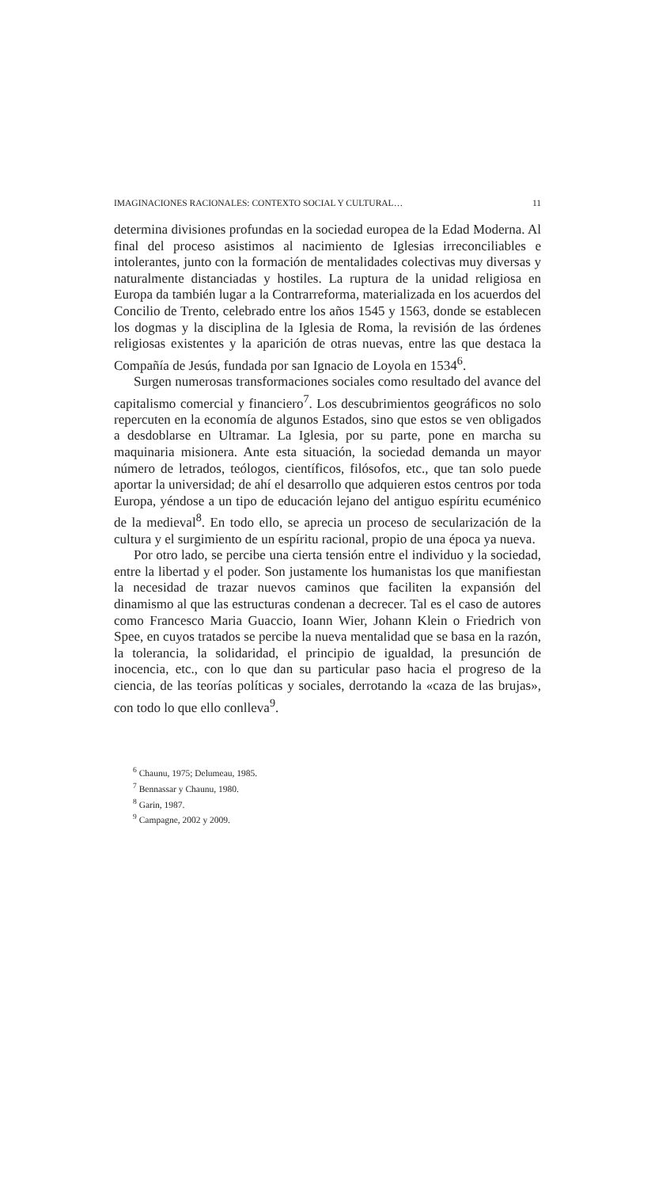IMAGINACIONES RACIONALES: CONTEXTO SOCIAL Y CULTURAL… 11
determina divisiones profundas en la sociedad europea de la Edad Moderna. Al final del proceso asistimos al nacimiento de Iglesias irreconciliables e intolerantes, junto con la formación de mentalidades colectivas muy diversas y naturalmente distanciadas y hostiles. La ruptura de la unidad religiosa en Europa da también lugar a la Contrarreforma, materializada en los acuerdos del Concilio de Trento, celebrado entre los años 1545 y 1563, donde se establecen los dogmas y la disciplina de la Iglesia de Roma, la revisión de las órdenes religiosas existentes y la aparición de otras nuevas, entre las que destaca la Compañía de Jesús, fundada por san Ignacio de Loyola en 1534<sup>6</sup>.
Surgen numerosas transformaciones sociales como resultado del avance del capitalismo comercial y financiero<sup>7</sup>. Los descubrimientos geográficos no solo repercuten en la economía de algunos Estados, sino que estos se ven obligados a desdoblarse en Ultramar. La Iglesia, por su parte, pone en marcha su maquinaria misionera. Ante esta situación, la sociedad demanda un mayor número de letrados, teólogos, científicos, filósofos, etc., que tan solo puede aportar la universidad; de ahí el desarrollo que adquieren estos centros por toda Europa, yéndose a un tipo de educación lejano del antiguo espíritu ecuménico de la medieval<sup>8</sup>. En todo ello, se aprecia un proceso de secularización de la cultura y el surgimiento de un espíritu racional, propio de una época ya nueva.
Por otro lado, se percibe una cierta tensión entre el individuo y la sociedad, entre la libertad y el poder. Son justamente los humanistas los que manifiestan la necesidad de trazar nuevos caminos que faciliten la expansión del dinamismo al que las estructuras condenan a decrecer. Tal es el caso de autores como Francesco Maria Guaccio, Ioann Wier, Johann Klein o Friedrich von Spee, en cuyos tratados se percibe la nueva mentalidad que se basa en la razón, la tolerancia, la solidaridad, el principio de igualdad, la presunción de inocencia, etc., con lo que dan su particular paso hacia el progreso de la ciencia, de las teorías políticas y sociales, derrotando la «caza de las brujas», con todo lo que ello conlleva<sup>9</sup>.
<sup>6</sup> Chaunu, 1975; Delumeau, 1985.
<sup>7</sup> Bennassar y Chaunu, 1980.
<sup>8</sup> Garin, 1987.
<sup>9</sup> Campagne, 2002 y 2009.